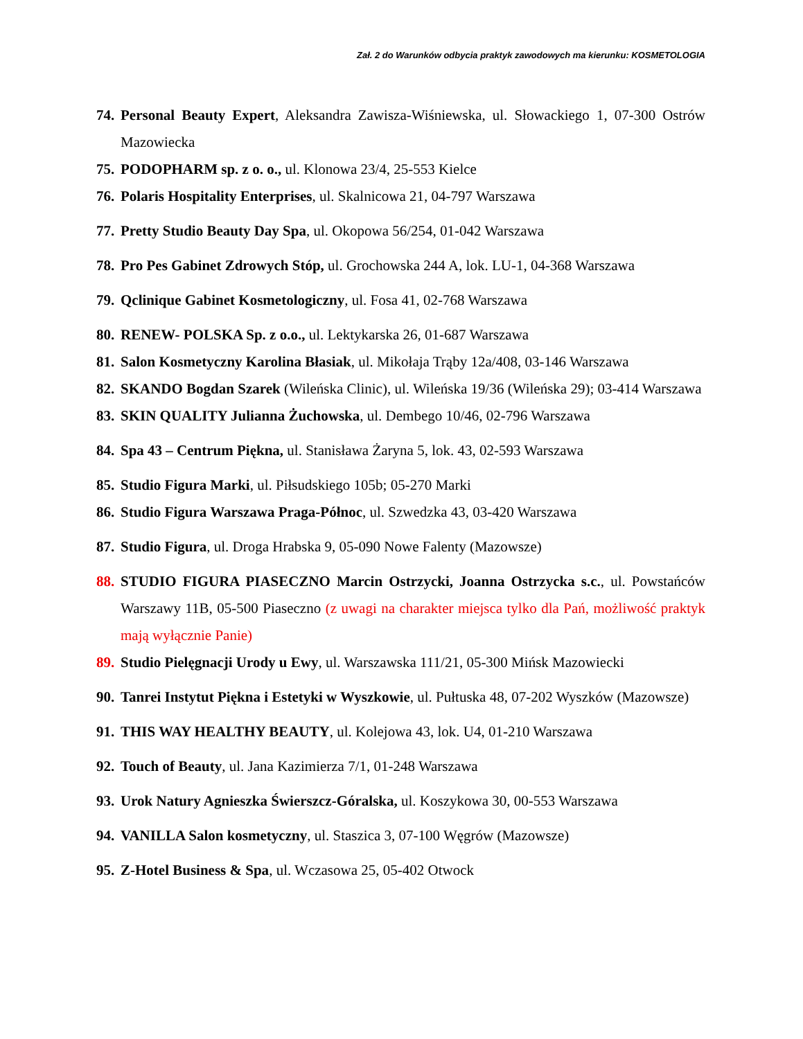Zał. 2 do Warunków odbycia praktyk zawodowych ma kierunku: KOSMETOLOGIA
74. Personal Beauty Expert, Aleksandra Zawisza-Wiśniewska, ul. Słowackiego 1, 07-300 Ostrów Mazowiecka
75. PODOPHARM sp. z o. o., ul. Klonowa 23/4, 25-553 Kielce
76. Polaris Hospitality Enterprises, ul. Skalnicowa 21, 04-797 Warszawa
77. Pretty Studio Beauty Day Spa, ul. Okopowa 56/254, 01-042 Warszawa
78. Pro Pes Gabinet Zdrowych Stóp, ul. Grochowska 244 A, lok. LU-1, 04-368 Warszawa
79. Qclinique Gabinet Kosmetologiczny, ul. Fosa 41, 02-768 Warszawa
80. RENEW- POLSKA Sp. z o.o., ul. Lektykarska 26, 01-687 Warszawa
81. Salon Kosmetyczny Karolina Błasiak, ul. Mikołaja Trąby 12a/408, 03-146 Warszawa
82. SKANDO Bogdan Szarek (Wileńska Clinic), ul. Wileńska 19/36 (Wileńska 29); 03-414 Warszawa
83. SKIN QUALITY Julianna Żuchowska, ul. Dembego 10/46, 02-796 Warszawa
84. Spa 43 – Centrum Piękna, ul. Stanisława Żaryna 5, lok. 43, 02-593 Warszawa
85. Studio Figura Marki, ul. Piłsudskiego 105b; 05-270 Marki
86. Studio Figura Warszawa Praga-Północ, ul. Szwedzka 43, 03-420 Warszawa
87. Studio Figura, ul. Droga Hrabska 9, 05-090 Nowe Falenty (Mazowsze)
88. STUDIO FIGURA PIASECZNO Marcin Ostrzycki, Joanna Ostrzycka s.c., ul. Powstańców Warszawy 11B, 05-500 Piaseczno (z uwagi na charakter miejsca tylko dla Pań, możliwość praktyk mają wyłącznie Panie)
89. Studio Pielęgnacji Urody u Ewy, ul. Warszawska 111/21, 05-300 Mińsk Mazowiecki
90. Tanrei Instytut Piękna i Estetyki w Wyszkowie, ul. Pułtuska 48, 07-202 Wyszków (Mazowsze)
91. THIS WAY HEALTHY BEAUTY, ul. Kolejowa 43, lok. U4, 01-210 Warszawa
92. Touch of Beauty, ul. Jana Kazimierza 7/1, 01-248 Warszawa
93. Urok Natury Agnieszka Świerszcz-Góralska, ul. Koszykowa 30, 00-553 Warszawa
94. VANILLA Salon kosmetyczny, ul. Staszica 3, 07-100 Węgrów (Mazowsze)
95. Z-Hotel Business & Spa, ul. Wczasowa 25, 05-402 Otwock